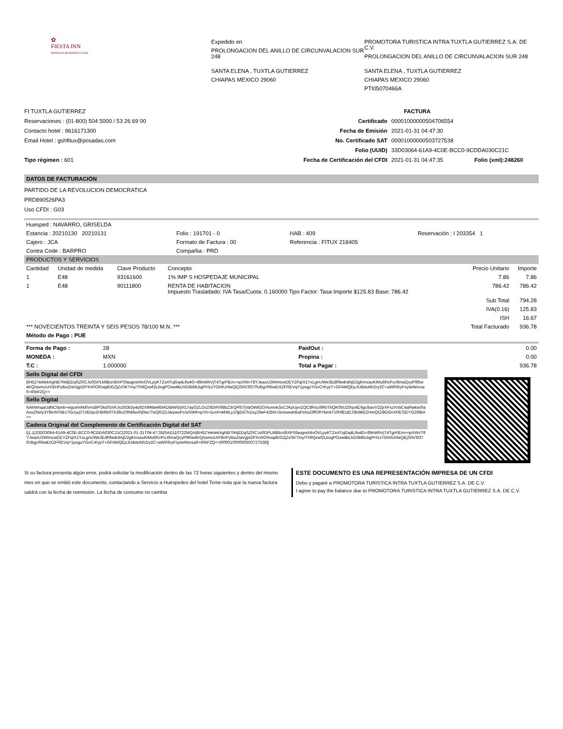✿
FIESTA INN
HOTELES BUSINESS CLASS
Expedido en
PROLONGACION DEL ANILLO DE CIRCUNVALACION SUR 248
SANTA ELENA , TUXTLA GUTIERREZ
CHIAPAS MEXICO 29060
PROMOTORA TURISTICA INTRA TUXTLA GUTIERREZ S.A. DE C.V.
PROLONGACION DEL ANILLO DE CIRCUNVALACION SUR 248
SANTA ELENA , TUXTLA GUTIERREZ
CHIAPAS MEXICO 29060
PTI05070466A
FI TUXTLA GUTIERREZ
Reservaciones : (01-800) 504 5000 / 53 26 69 00
Contacto hotel : 9616171300
Email Hotel : gshfitux@posadas.com
Tipo régimen : 601
| | FACTURA | |
| Certificado | 00001000000504706554 | |
| Fecha de Emisión | 2021-01-31 04:47:30 | |
| No. Certificado SAT | 00001000000503727538 | |
| Folio (UUID) | 33D03064-61A9-4C0E-BCC0-9CDDA030C21C | |
| Fecha de Certificación del CFDI | 2021-01-31 04:47:35 | Folio (xml):248260 |
DATOS DE FACTURACIÓN
PARTIDO DE LA REVOLUCION DEMOCRATICA
PRD890526PA3
Uso CFDI : G03
| Huesped : NAVARRO, GRISELDA | | | |
| Estancia : 20210130 20210131 | Folio : 191701 - 0 | HAB : 409 | Reservación : I 203354 1 |
| Cajero : JCA | Formato de Factura : 00 | Referencia : FITUX 218405 | |
| Contra Code : BARPRO | Compañia : PRD | | |
PRODUCTOS Y SERVICIOS
| Cantidad | Unidad de medida | Clave Producto | Concepto | Precio Unitario | Importe |
| --- | --- | --- | --- | --- | --- |
| 1 | E48 | 93161600 | 1% IMP S HOSPEDAJE MUNICIPAL | 7.86 | 7.86 |
| 1 | E48 | 90111800 | RENTA DE HABITACION Impuesto Trasladado: IVA Tasa/Cuota: 0.160000 Tipo Factor: Tasa Importe $125.83 Base: 786.42 | 786.42 | 786.42 |
| | | | | Sub Total | 794.28 |
| | | | | IVA(0.16) | 125.83 |
| | | | | ISH | 16.67 |
| *** NOVECIENTOS TREINTA Y SEIS PESOS 78/100 M.N. *** | | | | Total Facturado | 936.78 |
| Método de Pago : PUE | | | | | |
| Forma de Pago : | 28 | PaidOut : | 0.00 |
| MONEDA : | MXN | Propina : | 0.00 |
| T.C : | 1.000000 | Total a Pagar : | 936.78 |
Sello Digital del CFDI
BH5ZYeklebXgNB7lWjEDqSZRCJo0GPLMBbzr8iXPSfaognsNIvOVLpyKTZxATujGq4L9o4G+89nWhVjT4TgrFlEm+npXWvT8YJeaoU2WImcwDEYZFqIX1YxLgnUWe3EdRfwdrdAjD2gKmxauKiMu6RzPoJ6maQcyP9l5w4trQ/osmuUrFBnPyiboZtaVgpi2PXnRORoqdDG2jZxSKTmy/Th9Qxwf2LbxgPOxw4bLhG5b8ILbgPH1sTGh6Ur6eQEjSRi/3f370Ubgr/RbwDXZFREVqY1psguYGvCrKypT+GFAMQEpJUdstuNh2ry2C+aWR6ryFsyIwWxrsa9+tRbF2Q==
Sello Digital
NAhWnqaUdNChpnb+eqcwVAk6VnsBPOkdTchRJxz5Ob3y4y82X99tlwM5IKDBiWGjVt17ayOZLOrZ0EhR/68bZ3rQPl57jVaOW62OHumnk3oC2KpUpvZQC8RsU69GTkQK05UZfXpxlE/tgc/bavV3ZjrXFszXn5C4aRwkixI0aAvoZNxly3Y8mNYldrc7Gr1aZ/7z82qvZHB6fv0Tk38nZ0NMovRj0wcTIsQRZDJarpeoPc/aSiWFnpYA+iLmFnM4ILy10jjG57hZoyZ9eF42bN+GnIoewlrBaPsNuOffO9YbmkTz0HfEtd2J3b/8kE2HmQfZi9DGnXRESEiYG2t9BA==
Cadena Original del Complemento de Certificación Digital del SAT
||1.1|33D03064-61A9-4C0E-BCC0-9CDDA030C21C|2021-01-31T04:47:35|SAD110722MQA|BH5ZYeklebXgNB7lWjEDqSZRCJo0GPLMBbzr8iXPSfaognsNIvOVLpyKTZxATujGq4L9o4G+89nWhVjT4TgrFlEm+npXWvT8YJeaoU2WImcwDEYZFqIX1YxLgnUWe3EdRfwdrdAjD2gKmxauKiMu6RzPoJ6maQcyP9l5w4trQ/osmuUrFBnPyiboZtaVgpi2PXnRORoqdDG2jZxSKTmy/Th9Qxwf2LbxgPOxw4bLhG5b8ILbgPH1sTGh6Ur6eQEjSRi/3f370Ubgr/RbwDXZFREVqY1psguYGvCrKypT+GFAMQEpJUdstuNh2ry2C+aWR6ryFsyIwWxrsa9+tRbF2Q==|00001000000503727538||
Si su factura presenta algún error, podrá solicitar la modificación dentro de las 72 horas siguientes y dentro del mismo mes en que se emitió este documento, contactando a Servicio a Huéspedes del hotel Tome nota que la nueva factura saldrá con la fecha de reemisión. La fecha de consumo no cambia
ESTE DOCUMENTO ES UNA REPRESENTACIÓN IMPRESA DE UN CFDI
Debo y pagaré a PROMOTORA TURISTICA INTRA TUXTLA GUTIERREZ S.A. DE C.V.
I agree to pay the balance due to PROMOTORA TURISTICA INTRA TUXTLA GUTIERREZ S.A. DE C.V.